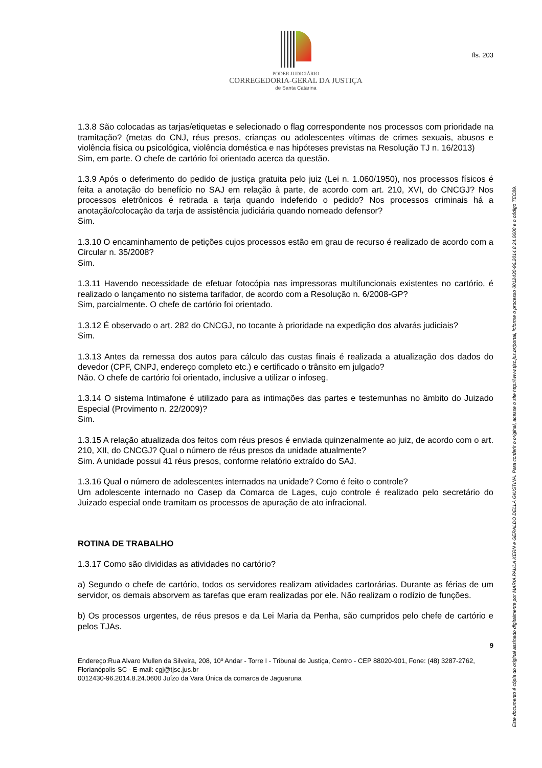PODER JUDICIÁRIO
CORREGEDORIA-GERAL DA JUSTIÇA
de Santa Catarina
fls. 203
1.3.8 São colocadas as tarjas/etiquetas e selecionado o flag correspondente nos processos com prioridade na tramitação? (metas do CNJ, réus presos, crianças ou adolescentes vítimas de crimes sexuais, abusos e violência física ou psicológica, violência doméstica e nas hipóteses previstas na Resolução TJ n. 16/2013)
Sim, em parte. O chefe de cartório foi orientado acerca da questão.
1.3.9 Após o deferimento do pedido de justiça gratuita pelo juiz (Lei n. 1.060/1950), nos processos físicos é feita a anotação do benefício no SAJ em relação à parte, de acordo com art. 210, XVI, do CNCGJ? Nos processos eletrônicos é retirada a tarja quando indeferido o pedido? Nos processos criminais há a anotação/colocação da tarja de assistência judiciária quando nomeado defensor?
Sim.
1.3.10 O encaminhamento de petições cujos processos estão em grau de recurso é realizado de acordo com a Circular n. 35/2008?
Sim.
1.3.11 Havendo necessidade de efetuar fotocópia nas impressoras multifuncionais existentes no cartório, é realizado o lançamento no sistema tarifador, de acordo com a Resolução n. 6/2008-GP?
Sim, parcialmente. O chefe de cartório foi orientado.
1.3.12 É observado o art. 282 do CNCGJ, no tocante à prioridade na expedição dos alvarás judiciais?
Sim.
1.3.13 Antes da remessa dos autos para cálculo das custas finais é realizada a atualização dos dados do devedor (CPF, CNPJ, endereço completo etc.) e certificado o trânsito em julgado?
Não. O chefe de cartório foi orientado, inclusive a utilizar o infoseg.
1.3.14 O sistema Intimafone é utilizado para as intimações das partes e testemunhas no âmbito do Juizado Especial (Provimento n. 22/2009)?
Sim.
1.3.15 A relação atualizada dos feitos com réus presos é enviada quinzenalmente ao juiz, de acordo com o art. 210, XII, do CNCGJ? Qual o número de réus presos da unidade atualmente?
Sim. A unidade possui 41 réus presos, conforme relatório extraído do SAJ.
1.3.16 Qual o número de adolescentes internados na unidade? Como é feito o controle?
Um adolescente internado no Casep da Comarca de Lages, cujo controle é realizado pelo secretário do Juizado especial onde tramitam os processos de apuração de ato infracional.
ROTINA DE TRABALHO
1.3.17 Como são divididas as atividades no cartório?
a) Segundo o chefe de cartório, todos os servidores realizam atividades cartorárias. Durante as férias de um servidor, os demais absorvem as tarefas que eram realizadas por ele. Não realizam o rodízio de funções.
b) Os processos urgentes, de réus presos e da Lei Maria da Penha, são cumpridos pelo chefe de cartório e pelos TJAs.
9
Endereço:Rua Alvaro Mullen da Silveira, 208, 10º Andar - Torre I - Tribunal de Justiça, Centro - CEP 88020-901, Fone: (48) 3287-2762, Florianópolis-SC - E-mail: cgj@tjsc.jus.br
0012430-96.2014.8.24.0600 Juízo da Vara Única da comarca de Jaguaruna
Este documento é cópia do original assinado digitalmente por MARIA PAULA KERN e GERALDO DELLA GIUSTINA. Para conferir o original, acesse o site http://www.tjsc.jus.br/portal, informe o processo 0012430-96.2014.8.24.0600 e o código TEC89.